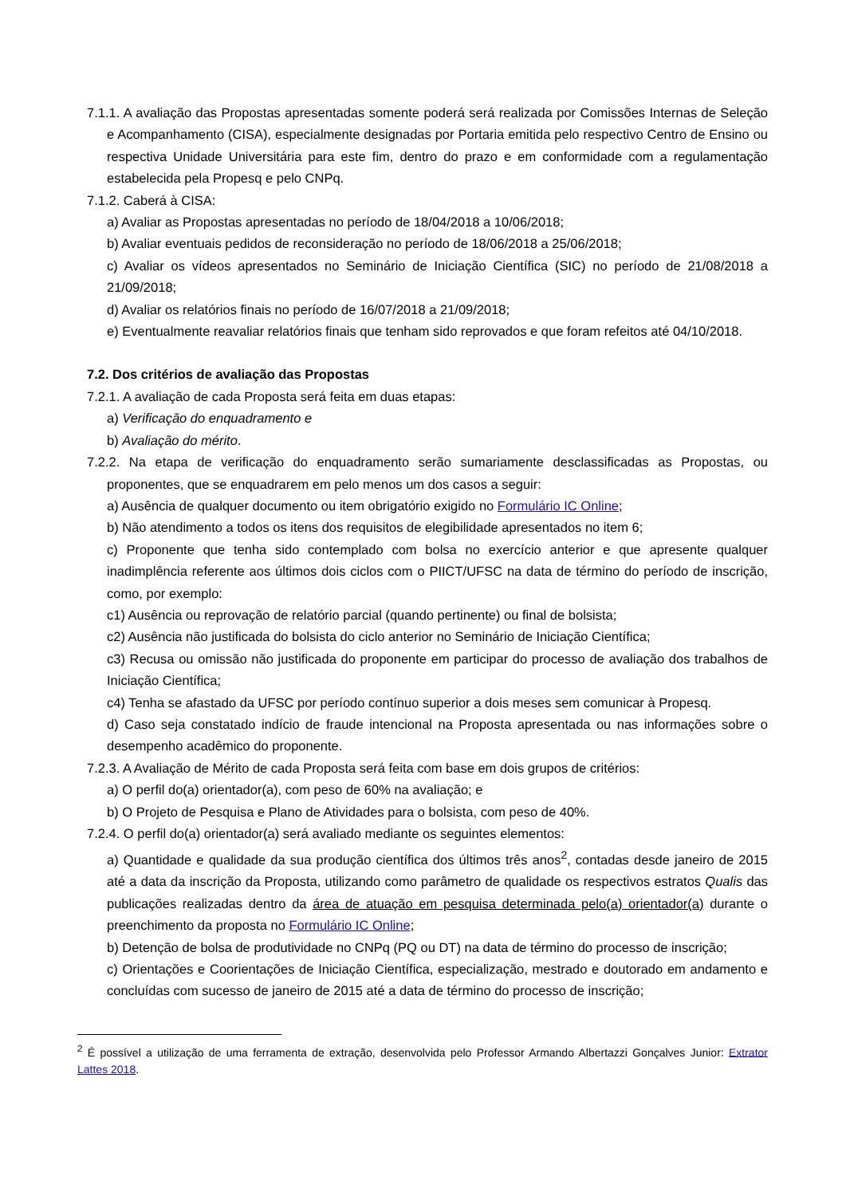7.1.1. A avaliação das Propostas apresentadas somente poderá será realizada por Comissões Internas de Seleção e Acompanhamento (CISA), especialmente designadas por Portaria emitida pelo respectivo Centro de Ensino ou respectiva Unidade Universitária para este fim, dentro do prazo e em conformidade com a regulamentação estabelecida pela Propesq e pelo CNPq.
7.1.2. Caberá à CISA:
a) Avaliar as Propostas apresentadas no período de 18/04/2018 a 10/06/2018;
b) Avaliar eventuais pedidos de reconsideração no período de 18/06/2018 a 25/06/2018;
c) Avaliar os vídeos apresentados no Seminário de Iniciação Científica (SIC) no período de 21/08/2018 a 21/09/2018;
d) Avaliar os relatórios finais no período de 16/07/2018 a 21/09/2018;
e) Eventualmente reavaliar relatórios finais que tenham sido reprovados e que foram refeitos até 04/10/2018.
7.2. Dos critérios de avaliação das Propostas
7.2.1. A avaliação de cada Proposta será feita em duas etapas:
a) Verificação do enquadramento e
b) Avaliação do mérito.
7.2.2. Na etapa de verificação do enquadramento serão sumariamente desclassificadas as Propostas, ou proponentes, que se enquadrarem em pelo menos um dos casos a seguir:
a) Ausência de qualquer documento ou item obrigatório exigido no Formulário IC Online;
b) Não atendimento a todos os itens dos requisitos de elegibilidade apresentados no item 6;
c) Proponente que tenha sido contemplado com bolsa no exercício anterior e que apresente qualquer inadimplência referente aos últimos dois ciclos com o PIICT/UFSC na data de término do período de inscrição, como, por exemplo:
c1) Ausência ou reprovação de relatório parcial (quando pertinente) ou final de bolsista;
c2) Ausência não justificada do bolsista do ciclo anterior no Seminário de Iniciação Científica;
c3) Recusa ou omissão não justificada do proponente em participar do processo de avaliação dos trabalhos de Iniciação Científica;
c4) Tenha se afastado da UFSC por período contínuo superior a dois meses sem comunicar à Propesq.
d) Caso seja constatado indício de fraude intencional na Proposta apresentada ou nas informações sobre o desempenho acadêmico do proponente.
7.2.3. A Avaliação de Mérito de cada Proposta será feita com base em dois grupos de critérios:
a) O perfil do(a) orientador(a), com peso de 60% na avaliação; e
b) O Projeto de Pesquisa e Plano de Atividades para o bolsista, com peso de 40%.
7.2.4. O perfil do(a) orientador(a) será avaliado mediante os seguintes elementos:
a) Quantidade e qualidade da sua produção científica dos últimos três anos<sup>2</sup>, contadas desde janeiro de 2015 até a data da inscrição da Proposta, utilizando como parâmetro de qualidade os respectivos estratos Qualis das publicações realizadas dentro da área de atuação em pesquisa determinada pelo(a) orientador(a) durante o preenchimento da proposta no Formulário IC Online;
b) Detenção de bolsa de produtividade no CNPq (PQ ou DT) na data de término do processo de inscrição;
c) Orientações e Coorientações de Iniciação Científica, especialização, mestrado e doutorado em andamento e concluídas com sucesso de janeiro de 2015 até a data de término do processo de inscrição;
<sup>2</sup> É possível a utilização de uma ferramenta de extração, desenvolvida pelo Professor Armando Albertazzi Gonçalves Junior: Extrator Lattes 2018.